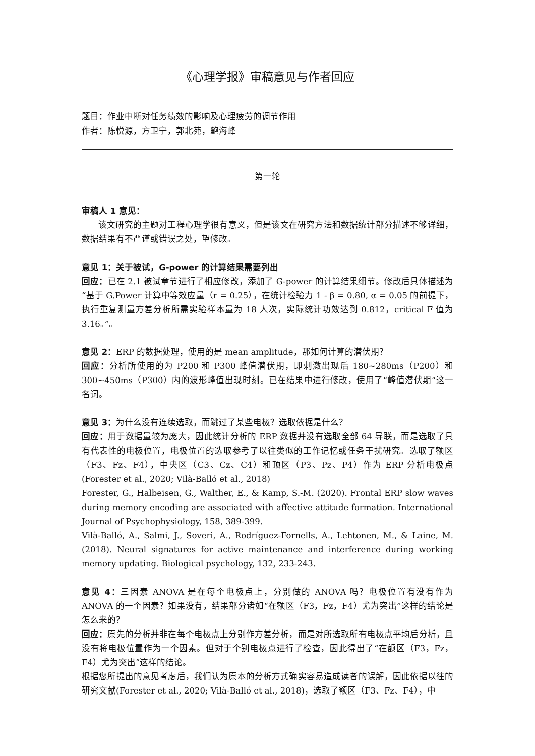《心理学报》审稿意见与作者回应
题目：作业中断对任务绩效的影响及心理疲劳的调节作用
作者：陈悦源，方卫宁，郭北苑，鲍海峰
第一轮
审稿人 1 意见：
该文研究的主题对工程心理学很有意义，但是该文在研究方法和数据统计部分描述不够详细，数据结果有不严谨或错误之处，望修改。
意见 1：关于被试，G-power 的计算结果需要列出
回应：已在 2.1 被试章节进行了相应修改，添加了 G-power 的计算结果细节。修改后具体描述为“基于 G.Power 计算中等效应量（r = 0.25），在统计检验力 1 - β = 0.80, α = 0.05 的前提下，执行重复测量方差分析所需实验样本量为 18 人次，实际统计功效达到 0.812，critical F 值为 3.16。”。
意见 2：ERP 的数据处理，使用的是 mean amplitude，那如何计算的潜伏期？
回应：分析所使用的为 P200 和 P300 峰值潜伏期，即刺激出现后 180~280ms（P200）和 300~450ms（P300）内的波形峰值出现时刻。已在结果中进行修改，使用了“峰值潜伏期”这一名词。
意见 3：为什么没有连续选取，而跳过了某些电极？选取依据是什么？
回应：用于数据量较为庞大，因此统计分析的 ERP 数据并没有选取全部 64 导联，而是选取了具有代表性的电极位置，电极位置的选取参考了以往类似的工作记忆或任务干扰研究。选取了额区（F3、Fz、F4），中央区（C3、Cz、C4）和顶区（P3、Pz、P4）作为 ERP 分析电极点(Forester et al., 2020; Vilà-Balló et al., 2018)
Forester, G., Halbeisen, G., Walther, E., & Kamp, S.-M. (2020). Frontal ERP slow waves during memory encoding are associated with affective attitude formation. International Journal of Psychophysiology, 158, 389-399.
Vilà-Balló, A., Salmi, J., Soveri, A., Rodríguez-Fornells, A., Lehtonen, M., & Laine, M. (2018). Neural signatures for active maintenance and interference during working memory updating. Biological psychology, 132, 233-243.
意见 4：三因素 ANOVA 是在每个电极点上，分别做的 ANOVA 吗？电极位置有没有作为 ANOVA 的一个因素？如果没有，结果部分诸如“在额区（F3，Fz，F4）尤为突出”这样的结论是怎么来的？
回应：原先的分析并非在每个电极点上分别作方差分析，而是对所选取所有电极点平均后分析，且没有将电极位置作为一个因素。但对于个别电极点进行了检查，因此得出了“在额区（F3，Fz，F4）尤为突出”这样的结论。
根据您所提出的意见考虑后，我们认为原本的分析方式确实容易造成读者的误解，因此依据以往的研究文献(Forester et al., 2020; Vilà-Balló et al., 2018)，选取了额区（F3、Fz、F4），中